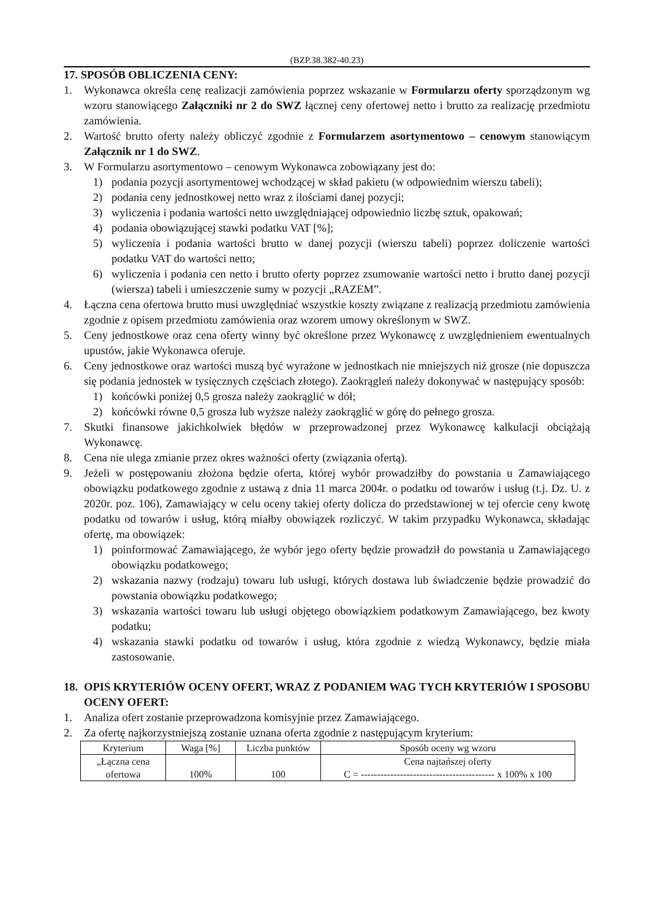(BZP.38.382-40.23)
17. SPOSÓB OBLICZENIA CENY:
1. Wykonawca określa cenę realizacji zamówienia poprzez wskazanie w Formularzu oferty sporządzonym wg wzoru stanowiącego Załączniki nr 2 do SWZ łącznej ceny ofertowej netto i brutto za realizację przedmiotu zamówienia.
2. Wartość brutto oferty należy obliczyć zgodnie z Formularzem asortymentowo – cenowym stanowiącym Załącznik nr 1 do SWZ.
3. W Formularzu asortymentowo – cenowym Wykonawca zobowiązany jest do:
1) podania pozycji asortymentowej wchodzącej w skład pakietu (w odpowiednim wierszu tabeli);
2) podania ceny jednostkowej netto wraz z ilościami danej pozycji;
3) wyliczenia i podania wartości netto uwzględniającej odpowiednio liczbę sztuk, opakowań;
4) podania obowiązującej stawki podatku VAT [%];
5) wyliczenia i podania wartości brutto w danej pozycji (wierszu tabeli) poprzez doliczenie wartości podatku VAT do wartości netto;
6) wyliczenia i podania cen netto i brutto oferty poprzez zsumowanie wartości netto i brutto danej pozycji (wiersza) tabeli i umieszczenie sumy w pozycji „RAZEM”.
4. Łączna cena ofertowa brutto musi uwzględniać wszystkie koszty związane z realizacją przedmiotu zamówienia zgodnie z opisem przedmiotu zamówienia oraz wzorem umowy określonym w SWZ.
5. Ceny jednostkowe oraz cena oferty winny być określone przez Wykonawcę z uwzględnieniem ewentualnych upustów, jakie Wykonawca oferuje.
6. Ceny jednostkowe oraz wartości muszą być wyrażone w jednostkach nie mniejszych niż grosze (nie dopuszcza się podania jednostek w tysięcznych częściach złotego). Zaokrągleń należy dokonywać w następujący sposób:
1) końcówki poniżej 0,5 grosza należy zaokrąglić w dół;
2) końcówki równe 0,5 grosza lub wyższe należy zaokrąglić w górę do pełnego grosza.
7. Skutki finansowe jakichkolwiek błędów w przeprowadzonej przez Wykonawcę kalkulacji obciążają Wykonawcę.
8. Cena nie ulega zmianie przez okres ważności oferty (związania ofertą).
9. Jeżeli w postępowaniu złożona będzie oferta, której wybór prowadziłby do powstania u Zamawiającego obowiązku podatkowego zgodnie z ustawą z dnia 11 marca 2004r. o podatku od towarów i usług (t.j. Dz. U. z 2020r. poz. 106), Zamawiający w celu oceny takiej oferty dolicza do przedstawionej w tej ofercie ceny kwotę podatku od towarów i usług, którą miałby obowiązek rozliczyć. W takim przypadku Wykonawca, składając ofertę, ma obowiązek:
1) poinformować Zamawiającego, że wybór jego oferty będzie prowadził do powstania u Zamawiającego obowiązku podatkowego;
2) wskazania nazwy (rodzaju) towaru lub usługi, których dostawa lub świadczenie będzie prowadzić do powstania obowiązku podatkowego;
3) wskazania wartości towaru lub usługi objętego obowiązkiem podatkowym Zamawiającego, bez kwoty podatku;
4) wskazania stawki podatku od towarów i usług, która zgodnie z wiedzą Wykonawcy, będzie miała zastosowanie.
18. OPIS KRYTERIÓW OCENY OFERT, WRAZ Z PODANIEM WAG TYCH KRYTERIÓW I SPOSOBU OCENY OFERT:
1. Analiza ofert zostanie przeprowadzona komisyjnie przez Zamawiającego.
2. Za ofertę najkorzystniejszą zostanie uznana oferta zgodnie z następującym kryterium:
| Kryterium | Waga [%] | Liczba punktów | Sposób oceny wg wzoru |
| --- | --- | --- | --- |
| „Łączna cena ofertowa | 100% | 100 | Cena najtańszej oferty C = ----------------------------------------- x 100% x 100 |